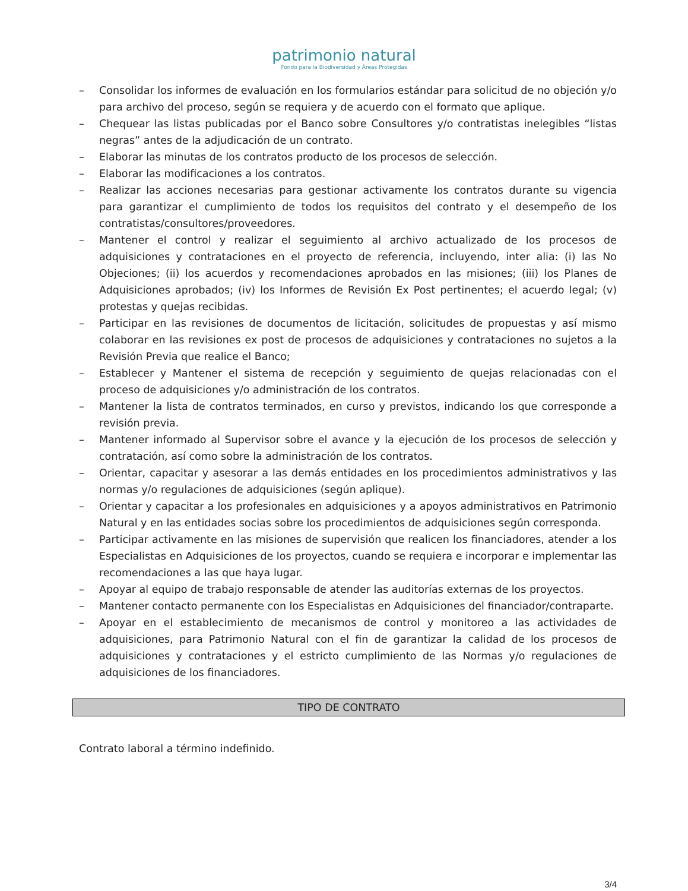patrimonio natural
Fondo para la Biodiversidad y Áreas Protegidas
– Consolidar los informes de evaluación en los formularios estándar para solicitud de no objeción y/o para archivo del proceso, según se requiera y de acuerdo con el formato que aplique.
– Chequear las listas publicadas por el Banco sobre Consultores y/o contratistas inelegibles “listas negras” antes de la adjudicación de un contrato.
– Elaborar las minutas de los contratos producto de los procesos de selección.
– Elaborar las modificaciones a los contratos.
– Realizar las acciones necesarias para gestionar activamente los contratos durante su vigencia para garantizar el cumplimiento de todos los requisitos del contrato y el desempeño de los contratistas/consultores/proveedores.
– Mantener el control y realizar el seguimiento al archivo actualizado de los procesos de adquisiciones y contrataciones en el proyecto de referencia, incluyendo, inter alia: (i) las No Objeciones; (ii) los acuerdos y recomendaciones aprobados en las misiones; (iii) los Planes de Adquisiciones aprobados; (iv) los Informes de Revisión Ex Post pertinentes; el acuerdo legal; (v) protestas y quejas recibidas.
– Participar en las revisiones de documentos de licitación, solicitudes de propuestas y así mismo colaborar en las revisiones ex post de procesos de adquisiciones y contrataciones no sujetos a la Revisión Previa que realice el Banco;
– Establecer y Mantener el sistema de recepción y seguimiento de quejas relacionadas con el proceso de adquisiciones y/o administración de los contratos.
– Mantener la lista de contratos terminados, en curso y previstos, indicando los que corresponde a revisión previa.
– Mantener informado al Supervisor sobre el avance y la ejecución de los procesos de selección y contratación, así como sobre la administración de los contratos.
– Orientar, capacitar y asesorar a las demás entidades en los procedimientos administrativos y las normas y/o regulaciones de adquisiciones (según aplique).
– Orientar y capacitar a los profesionales en adquisiciones y a apoyos administrativos en Patrimonio Natural y en las entidades socias sobre los procedimientos de adquisiciones según corresponda.
– Participar activamente en las misiones de supervisión que realicen los financiadores, atender a los Especialistas en Adquisiciones de los proyectos, cuando se requiera e incorporar e implementar las recomendaciones a las que haya lugar.
– Apoyar al equipo de trabajo responsable de atender las auditorías externas de los proyectos.
– Mantener contacto permanente con los Especialistas en Adquisiciones del financiador/contraparte.
– Apoyar en el establecimiento de mecanismos de control y monitoreo a las actividades de adquisiciones, para Patrimonio Natural con el fin de garantizar la calidad de los procesos de adquisiciones y contrataciones y el estricto cumplimiento de las Normas y/o regulaciones de adquisiciones de los financiadores.
TIPO DE CONTRATO
Contrato laboral a término indefinido.
3/4